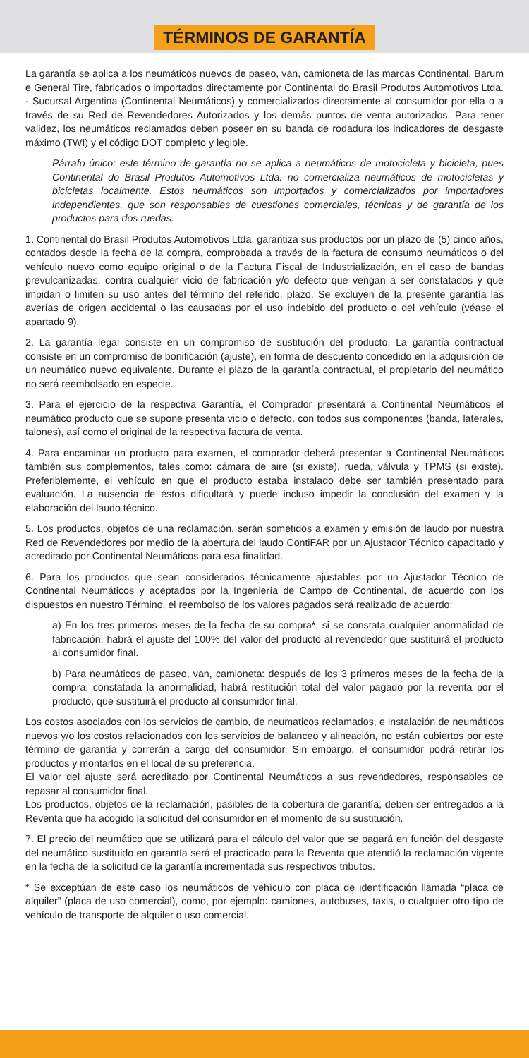TÉRMINOS DE GARANTÍA
La garantía se aplica a los neumáticos nuevos de paseo, van, camioneta de las marcas Continental, Barum e General Tire, fabricados o importados directamente por Continental do Brasil Produtos Automotivos Ltda. - Sucursal Argentina (Continental Neumáticos) y comercializados directamente al consumidor por ella o a través de su Red de Revendedores Autorizados y los demás puntos de venta autorizados. Para tener validez, los neumáticos reclamados deben poseer en su banda de rodadura los indicadores de desgaste máximo (TWI) y el código DOT completo y legible.
Párrafo único: este término de garantía no se aplica a neumáticos de motocicleta y bicicleta, pues Continental do Brasil Produtos Automotivos Ltda. no comercializa neumáticos de motocicletas y bicicletas localmente. Estos neumáticos son importados y comercializados por importadores independientes, que son responsables de cuestiones comerciales, técnicas y de garantía de los productos para dos ruedas.
1. Continental do Brasil Produtos Automotivos Ltda. garantiza sus productos por un plazo de (5) cinco años, contados desde la fecha de la compra, comprobada a través de la factura de consumo neumáticos o del vehículo nuevo como equipo original o de la Factura Fiscal de Industrialización, en el caso de bandas prevulcanizadas, contra cualquier vicio de fabricación y/o defecto que vengan a ser constatados y que impidan o limiten su uso antes del término del referido. plazo. Se excluyen de la presente garantía las averías de origen accidental o las causadas por el uso indebido del producto o del vehículo (véase el apartado 9).
2. La garantía legal consiste en un compromiso de sustitución del producto. La garantía contractual consiste en un compromiso de bonificación (ajuste), en forma de descuento concedido en la adquisición de un neumático nuevo equivalente. Durante el plazo de la garantía contractual, el propietario del neumático no será reembolsado en especie.
3. Para el ejercicio de la respectiva Garantía, el Comprador presentará a Continental Neumáticos el neumático producto que se supone presenta vicio o defecto, con todos sus componentes (banda, laterales, talones), así como el original de la respectiva factura de venta.
4. Para encaminar un producto para examen, el comprador deberá presentar a Continental Neumáticos también sus complementos, tales como: cámara de aire (si existe), rueda, válvula y TPMS (si existe). Preferiblemente, el vehículo en que el producto estaba instalado debe ser también presentado para evaluación. La ausencia de éstos dificultará y puede incluso impedir la conclusión del examen y la elaboración del laudo técnico.
5. Los productos, objetos de una reclamación, serán sometidos a examen y emisión de laudo por nuestra Red de Revendedores por medio de la abertura del laudo ContiFAR por un Ajustador Técnico capacitado y acreditado por Continental Neumáticos para esa finalidad.
6. Para los productos que sean considerados técnicamente ajustables por un Ajustador Técnico de Continental Neumáticos y aceptados por la Ingeniería de Campo de Continental, de acuerdo con los dispuestos en nuestro Término, el reembolso de los valores pagados será realizado de acuerdo:
a) En los tres primeros meses de la fecha de su compra*, si se constata cualquier anormalidad de fabricación, habrá el ajuste del 100% del valor del producto al revendedor que sustituirá el producto al consumidor final.
b) Para neumáticos de paseo, van, camioneta: después de los 3 primeros meses de la fecha de la compra, constatada la anormalidad, habrá restitución total del valor pagado por la reventa por el producto, que sustituirá el producto al consumidor final.
Los costos asociados con los servicios de cambio, de neumaticos reclamados, e instalación de neumáticos nuevos y/o los costos relacionados con los servicios de balanceo y alineación, no están cubiertos por este término de garantía y correrán a cargo del consumidor. Sin embargo, el consumidor podrá retirar los productos y montarlos en el local de su preferencia.
El valor del ajuste será acreditado por Continental Neumáticos a sus revendedores, responsables de repasar al consumidor final.
Los productos, objetos de la reclamación, pasibles de la cobertura de garantía, deben ser entregados a la Reventa que ha acogido la solicitud del consumidor en el momento de su sustitución.
7. El precio del neumático que se utilizará para el cálculo del valor que se pagará en función del desgaste del neumático sustituido en garantía será el practicado para la Reventa que atendió la reclamación vigente en la fecha de la solicitud de la garantía incrementada sus respectivos tributos.
* Se exceptúan de este caso los neumáticos de vehículo con placa de identificación llamada “placa de alquiler” (placa de uso comercial), como, por ejemplo: camiones, autobuses, taxis, o cualquier otro tipo de vehículo de transporte de alquiler o uso comercial.